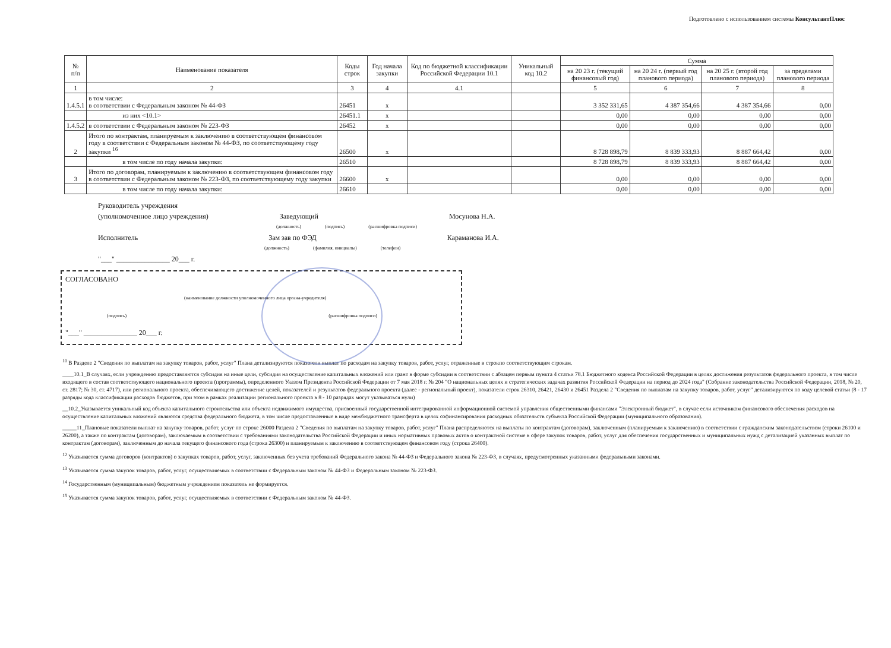Подготовлено с использованием системы КонсультантПлюс
| № п/п | Наименование показателя | Коды строк | Год начала закупки | Код по бюджетной классификации Российской Федерации 10.1 | Уникальный код 10.2 | Сумма | | | |
| --- | --- | --- | --- | --- | --- | --- | --- | --- | --- |
| | | | | | | на 20 23 г. (текущий финансовый год) | на 20 24 г. (первый год планового периода) | на 20 25 г. (второй год планового периода) | за пределами планового периода |
| 1 | 2 | 3 | 4 | 4.1 | | 5 | 6 | 7 | 8 |
| 1.4.5.1 | в том числе: в соответствии с Федеральным законом № 44-ФЗ | 26451 | x | | | 3 352 331,65 | 4 387 354,66 | 4 387 354,66 | 0,00 |
| | из них <10.1> | 26451.1 | x | | | 0,00 | 0,00 | 0,00 | 0,00 |
| 1.4.5.2 | в соответствии с Федеральным законом № 223-ФЗ | 26452 | x | | | 0,00 | 0,00 | 0,00 | 0,00 |
| 2 | Итого по контрактам, планируемым к заключению в соответствующем финансовом году в соответствии с Федеральным законом № 44-ФЗ, по соответствующему году закупки <sup>16</sup> | 26500 | x | | | 8 728 898,79 | 8 839 333,93 | 8 887 664,42 | 0,00 |
| | в том числе по году начала закупки: | 26510 | | | | 8 728 898,79 | 8 839 333,93 | 8 887 664,42 | 0,00 |
| 3 | Итого по договорам, планируемым к заключению в соответствующем финансовом году в соответствии с Федеральным законом № 223-ФЗ, по соответствующему году закупки | 26600 | x | | | 0,00 | 0,00 | 0,00 | 0,00 |
| | в том числе по году начала закупки: | 26610 | | | | 0,00 | 0,00 | 0,00 | 0,00 |
Руководитель учреждения
(уполномоченное лицо учреждения) Заведующий Мосунова Н.А.
(должность) (подпись) (расшифровка подписи)
Исполнитель Зам зав по ФЭД Караманова И.А.
(должность) (фамилия, инициалы) (телефон)
"___" _______________ 20___ г.
СОГЛАСОВАНО
(наименование должности уполномоченного лица органа-учредителя)
(подпись) (расшифровка подписи)
"___" _______________ 20___ г.
<sup>10</sup> В Разделе 2 "Сведения по выплатам на закупку товаров, работ, услуг" Плана детализируются показатели выплат по расходам на закупку товаров, работ, услуг, отраженные в строкпо соответствующим строкам.
____10.1_В случаях, если учреждению предоставляются субсидия на иные цели, субсидия на осуществление капитальных вложений или грант в форме субсидии в соответствии с абзацем первым пункта 4 статьи 78.1 Бюджетного кодекса Российской Федерации в целях достижения результатов федерального проекта, в том числе входящего в состав соответствующего национального проекта (программы), определенного Указом Президента Российской Федерации от 7 мая 2018 г. № 204 "О национальных целях и стратегических задачах развития Российской Федерации на период до 2024 года" (Собрание законодательства Российской Федерации, 2018, № 20, ст. 2817; № 30, ст. 4717), или регионального проекта, обеспечивающего достижение целей, показателей и результатов федерального проекта (далее - региональный проект), показатели строк 26310, 26421, 26430 и 26451 Раздела 2 "Сведения по выплатам на закупку товаров, работ, услуг" детализируются по коду целевой статьи (8 - 17 разряды кода классификации расходов бюджетов, при этом в рамках реализации регионального проекта в 8 - 10 разрядах могут указываться нули)
__10.2_Указывается уникальный код объекта капитального строительства или объекта недвижимого имущества, присвоенный государственной интегрированной информационной системой управления общественными финансами "Электронный бюджет", в случае если источником финансового обеспечения расходов на осуществление капитальных вложений являются средства федерального бюджета, в том числе предоставленные в виде межбюджетного трансферта в целях софинансирования расходных обязательств субъекта Российской Федерации (муниципального образования).
_____11_Плановые показатели выплат на закупку товаров, работ, услуг по строке 26000 Раздела 2 "Сведения по выплатам на закупку товаров, работ, услуг" Плана распределяются на выплаты по контрактам (договорам), заключенным (планируемым к заключению) в соответствии с гражданским законодательством (строки 26100 и 26200), а также по контрактам (договорам), заключаемым в соответствии с требованиями законодательства Российской Федерации и иных нормативных правовых актов о контрактной системе в сфере закупок товаров, работ, услуг для обеспечения государственных и муниципальных нужд с детализацией указанных выплат по контрактам (договорам), заключенным до начала текущего финансового года (строка 26300) и планируемым к заключению в соответствующем финансовом году (строка 26400).
<sup>12</sup> Указывается сумма договоров (контрактов) о закупках товаров, работ, услуг, заключенных без учета требований Федерального закона № 44-ФЗ и Федерального закона № 223-ФЗ, в случаях, предусмотренных указанными федеральными законами.
<sup>13</sup> Указывается сумма закупок товаров, работ, услуг, осуществляемых в соответствии с Федеральным законом № 44-ФЗ и Федеральным законом № 223-ФЗ.
<sup>14</sup> Государственным (муниципальным) бюджетным учреждением показатель не формируется.
<sup>15</sup> Указывается сумма закупок товаров, работ, услуг, осуществляемых в соответствии с Федеральным законом № 44-ФЗ.